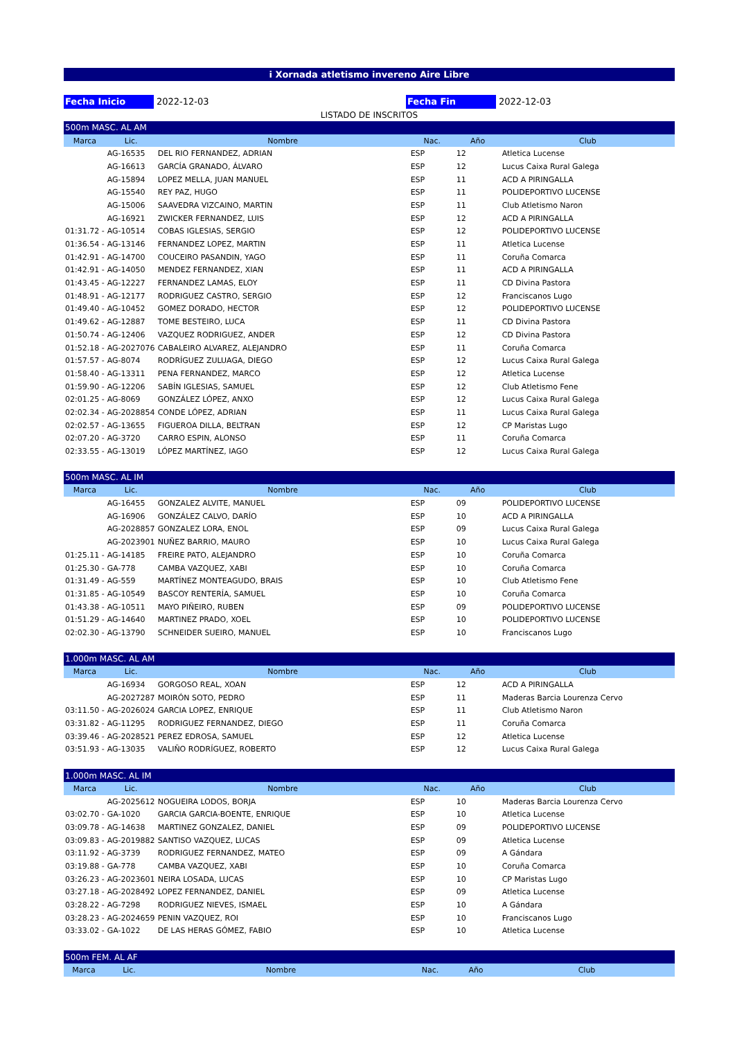i Xornada atletismo invereno Aire Libre
Fecha Inicio 2022-12-03 Fecha Fin 2022-12-03
LISTADO DE INSCRITOS
| 500m MASC. AL AM | | | | | |
| Marca | Lic. | Nombre | Nac. | Año | Club |
| | AG-16535 | DEL RIO FERNANDEZ, ADRIAN | ESP | 12 | Atletica Lucense |
| | AG-16613 | GARCÍA GRANADO, ÁLVARO | ESP | 12 | Lucus Caixa Rural Galega |
| | AG-15894 | LOPEZ MELLA, JUAN MANUEL | ESP | 11 | ACD A PIRINGALLA |
| | AG-15540 | REY PAZ, HUGO | ESP | 11 | POLIDEPORTIVO LUCENSE |
| | AG-15006 | SAAVEDRA VIZCAINO, MARTIN | ESP | 11 | Club Atletismo Naron |
| | AG-16921 | ZWICKER FERNANDEZ, LUIS | ESP | 12 | ACD A PIRINGALLA |
| 01:31.72 - | AG-10514 | COBAS IGLESIAS, SERGIO | ESP | 12 | POLIDEPORTIVO LUCENSE |
| 01:36.54 - | AG-13146 | FERNANDEZ LOPEZ, MARTIN | ESP | 11 | Atletica Lucense |
| 01:42.91 - | AG-14700 | COUCEIRO PASANDIN, YAGO | ESP | 11 | Coruña Comarca |
| 01:42.91 - | AG-14050 | MENDEZ FERNANDEZ, XIAN | ESP | 11 | ACD A PIRINGALLA |
| 01:43.45 - | AG-12227 | FERNANDEZ LAMAS, ELOY | ESP | 11 | CD Divina Pastora |
| 01:48.91 - | AG-12177 | RODRIGUEZ CASTRO, SERGIO | ESP | 12 | Franciscanos Lugo |
| 01:49.40 - | AG-10452 | GOMEZ DORADO, HECTOR | ESP | 12 | POLIDEPORTIVO LUCENSE |
| 01:49.62 - | AG-12887 | TOME BESTEIRO, LUCA | ESP | 11 | CD Divina Pastora |
| 01:50.74 - | AG-12406 | VAZQUEZ RODRIGUEZ, ANDER | ESP | 12 | CD Divina Pastora |
| 01:52.18 - | AG-2027076 | CABALEIRO ALVAREZ, ALEJANDRO | ESP | 11 | Coruña Comarca |
| 01:57.57 - | AG-8074 | RODRÍGUEZ ZULUAGA, DIEGO | ESP | 12 | Lucus Caixa Rural Galega |
| 01:58.40 - | AG-13311 | PENA FERNANDEZ, MARCO | ESP | 12 | Atletica Lucense |
| 01:59.90 - | AG-12206 | SABÍN IGLESIAS, SAMUEL | ESP | 12 | Club Atletismo Fene |
| 02:01.25 - | AG-8069 | GONZÁLEZ LÓPEZ, ANXO | ESP | 12 | Lucus Caixa Rural Galega |
| 02:02.34 - | AG-2028854 | CONDE LÓPEZ, ADRIAN | ESP | 11 | Lucus Caixa Rural Galega |
| 02:02.57 - | AG-13655 | FIGUEROA DILLA, BELTRAN | ESP | 12 | CP Maristas Lugo |
| 02:07.20 - | AG-3720 | CARRO ESPIN, ALONSO | ESP | 11 | Coruña Comarca |
| 02:33.55 - | AG-13019 | LÓPEZ MARTÍNEZ, IAGO | ESP | 12 | Lucus Caixa Rural Galega |
| 500m MASC. AL IM | | | | | |
| Marca | Lic. | Nombre | Nac. | Año | Club |
| | AG-16455 | GONZALEZ ALVITE, MANUEL | ESP | 09 | POLIDEPORTIVO LUCENSE |
| | AG-16906 | GONZÁLEZ CALVO, DARÍO | ESP | 10 | ACD A PIRINGALLA |
| | AG-2028857 | GONZALEZ LORA, ENOL | ESP | 09 | Lucus Caixa Rural Galega |
| | AG-2023901 | NUÑEZ BARRIO, MAURO | ESP | 10 | Lucus Caixa Rural Galega |
| 01:25.11 - | AG-14185 | FREIRE PATO, ALEJANDRO | ESP | 10 | Coruña Comarca |
| 01:25.30 - | GA-778 | CAMBA VAZQUEZ, XABI | ESP | 10 | Coruña Comarca |
| 01:31.49 - | AG-559 | MARTÍNEZ MONTEAGUDO, BRAIS | ESP | 10 | Club Atletismo Fene |
| 01:31.85 - | AG-10549 | BASCOY RENTERÍA, SAMUEL | ESP | 10 | Coruña Comarca |
| 01:43.38 - | AG-10511 | MAYO PIÑEIRO, RUBEN | ESP | 09 | POLIDEPORTIVO LUCENSE |
| 01:51.29 - | AG-14640 | MARTINEZ PRADO, XOEL | ESP | 10 | POLIDEPORTIVO LUCENSE |
| 02:02.30 - | AG-13790 | SCHNEIDER SUEIRO, MANUEL | ESP | 10 | Franciscanos Lugo |
| 1.000m MASC. AL AM | | | | | |
| Marca | Lic. | Nombre | Nac. | Año | Club |
| | AG-16934 | GORGOSO REAL, XOAN | ESP | 12 | ACD A PIRINGALLA |
| | AG-2027287 | MOIRÓN SOTO, PEDRO | ESP | 11 | Maderas Barcia Lourenza Cervo |
| 03:11.50 - | AG-2026024 | GARCIA LOPEZ, ENRIQUE | ESP | 11 | Club Atletismo Naron |
| 03:31.82 - | AG-11295 | RODRIGUEZ FERNANDEZ, DIEGO | ESP | 11 | Coruña Comarca |
| 03:39.46 - | AG-2028521 | PEREZ EDROSA, SAMUEL | ESP | 12 | Atletica Lucense |
| 03:51.93 - | AG-13035 | VALIÑO RODRÍGUEZ, ROBERTO | ESP | 12 | Lucus Caixa Rural Galega |
| 1.000m MASC. AL IM | | | | | |
| Marca | Lic. | Nombre | Nac. | Año | Club |
| | AG-2025612 | NOGUEIRA LODOS, BORJA | ESP | 10 | Maderas Barcia Lourenza Cervo |
| 03:02.70 - | GA-1020 | GARCIA GARCIA-BOENTE, ENRIQUE | ESP | 10 | Atletica Lucense |
| 03:09.78 - | AG-14638 | MARTINEZ GONZALEZ, DANIEL | ESP | 09 | POLIDEPORTIVO LUCENSE |
| 03:09.83 - | AG-2019882 | SANTISO VAZQUEZ, LUCAS | ESP | 09 | Atletica Lucense |
| 03:11.92 - | AG-3739 | RODRIGUEZ FERNANDEZ, MATEO | ESP | 09 | A Gándara |
| 03:19.88 - | GA-778 | CAMBA VAZQUEZ, XABI | ESP | 10 | Coruña Comarca |
| 03:26.23 - | AG-2023601 | NEIRA LOSADA, LUCAS | ESP | 10 | CP Maristas Lugo |
| 03:27.18 - | AG-2028492 | LOPEZ FERNANDEZ, DANIEL | ESP | 09 | Atletica Lucense |
| 03:28.22 - | AG-7298 | RODRIGUEZ NIEVES, ISMAEL | ESP | 10 | A Gándara |
| 03:28.23 - | AG-2024659 | PENIN VAZQUEZ, ROI | ESP | 10 | Franciscanos Lugo |
| 03:33.02 - | GA-1022 | DE LAS HERAS GÓMEZ, FABIO | ESP | 10 | Atletica Lucense |
| 500m FEM. AL AF | | | | | |
| Marca | Lic. | Nombre | Nac. | Año | Club |